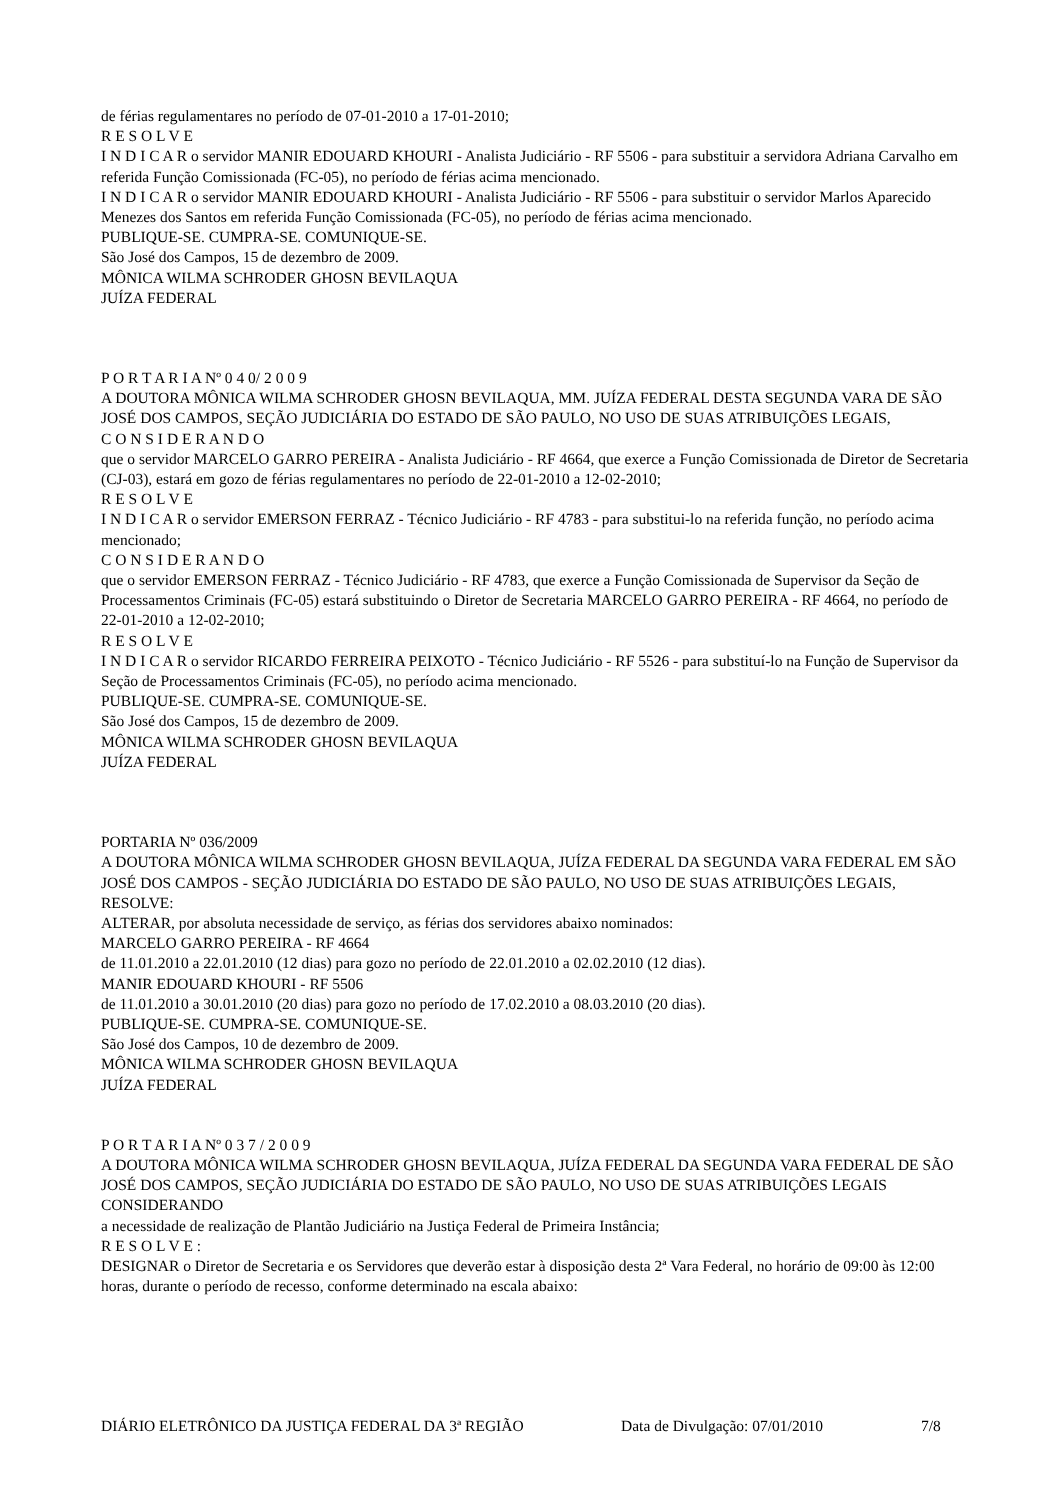de férias regulamentares no período de 07-01-2010 a 17-01-2010;
R E S O L V E
I N D I C A R o servidor MANIR EDOUARD KHOURI - Analista Judiciário - RF 5506 - para substituir a servidora Adriana Carvalho em referida Função Comissionada (FC-05), no período de férias acima mencionado.
I N D I C A R o servidor MANIR EDOUARD KHOURI - Analista Judiciário - RF 5506 - para substituir o servidor Marlos Aparecido Menezes dos Santos em referida Função Comissionada (FC-05), no período de férias acima mencionado.
PUBLIQUE-SE. CUMPRA-SE. COMUNIQUE-SE.
São José dos Campos, 15 de dezembro de 2009.
MÔNICA WILMA SCHRODER GHOSN BEVILAQUA
JUÍZA FEDERAL
P O R T A R I A Nº 0 4 0/ 2 0 0 9
A DOUTORA MÔNICA WILMA SCHRODER GHOSN BEVILAQUA, MM. JUÍZA FEDERAL DESTA SEGUNDA VARA DE SÃO JOSÉ DOS CAMPOS, SEÇÃO JUDICIÁRIA DO ESTADO DE SÃO PAULO, NO USO DE SUAS ATRIBUIÇÕES LEGAIS,
C O N S I D E R A N D O
que o servidor MARCELO GARRO PEREIRA - Analista Judiciário - RF 4664, que exerce a Função Comissionada de Diretor de Secretaria (CJ-03), estará em gozo de férias regulamentares no período de 22-01-2010 a 12-02-2010;
R E S O L V E
I N D I C A R o servidor EMERSON FERRAZ - Técnico Judiciário - RF 4783 - para substitui-lo na referida função, no período acima mencionado;
C O N S I D E R A N D O
que o servidor EMERSON FERRAZ - Técnico Judiciário - RF 4783, que exerce a Função Comissionada de Supervisor da Seção de Processamentos Criminais (FC-05) estará substituindo o Diretor de Secretaria MARCELO GARRO PEREIRA - RF 4664, no período de 22-01-2010 a 12-02-2010;
R E S O L V E
I N D I C A R o servidor RICARDO FERREIRA PEIXOTO - Técnico Judiciário - RF 5526 - para substituí-lo na Função de Supervisor da Seção de Processamentos Criminais (FC-05), no período acima mencionado.
PUBLIQUE-SE. CUMPRA-SE. COMUNIQUE-SE.
São José dos Campos, 15 de dezembro de 2009.
MÔNICA WILMA SCHRODER GHOSN BEVILAQUA
JUÍZA FEDERAL
PORTARIA Nº 036/2009
A DOUTORA MÔNICA WILMA SCHRODER GHOSN BEVILAQUA, JUÍZA FEDERAL DA SEGUNDA VARA FEDERAL EM SÃO JOSÉ DOS CAMPOS - SEÇÃO JUDICIÁRIA DO ESTADO DE SÃO PAULO, NO USO DE SUAS ATRIBUIÇÕES LEGAIS,
RESOLVE:
ALTERAR, por absoluta necessidade de serviço, as férias dos servidores abaixo nominados:
MARCELO GARRO PEREIRA - RF 4664
de 11.01.2010 a 22.01.2010 (12 dias) para gozo no período de 22.01.2010 a 02.02.2010 (12 dias).
MANIR EDOUARD KHOURI - RF 5506
de 11.01.2010 a 30.01.2010 (20 dias) para gozo no período de 17.02.2010 a 08.03.2010 (20 dias).
PUBLIQUE-SE. CUMPRA-SE. COMUNIQUE-SE.
São José dos Campos, 10 de dezembro de 2009.
MÔNICA WILMA SCHRODER GHOSN BEVILAQUA
JUÍZA FEDERAL
P O R T A R I A Nº 0 3 7 / 2 0 0 9
A DOUTORA MÔNICA WILMA SCHRODER GHOSN BEVILAQUA, JUÍZA FEDERAL DA SEGUNDA VARA FEDERAL DE SÃO JOSÉ DOS CAMPOS, SEÇÃO JUDICIÁRIA DO ESTADO DE SÃO PAULO, NO USO DE SUAS ATRIBUIÇÕES LEGAIS
CONSIDERANDO
a necessidade de realização de Plantão Judiciário na Justiça Federal de Primeira Instância;
R E S O L V E :
DESIGNAR o Diretor de Secretaria e os Servidores que deverão estar à disposição desta 2ª Vara Federal, no horário de 09:00 às 12:00 horas, durante o período de recesso, conforme determinado na escala abaixo:
DIÁRIO ELETRÔNICO DA JUSTIÇA FEDERAL DA 3ª REGIÃO Data de Divulgação: 07/01/2010 7/8